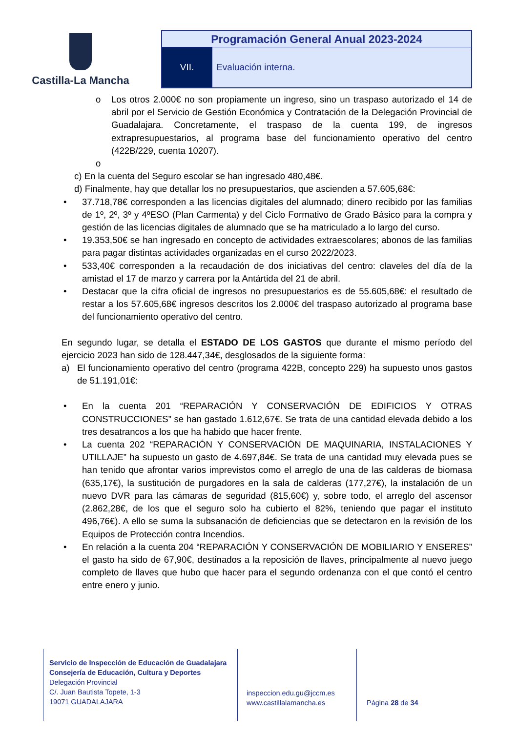Castilla-La Mancha
| Programación General Anual 2023-2024 | |
| VII. | Evaluación interna. |
o Los otros 2.000€ no son propiamente un ingreso, sino un traspaso autorizado el 14 de abril por el Servicio de Gestión Económica y Contratación de la Delegación Provincial de Guadalajara. Concretamente, el traspaso de la cuenta 199, de ingresos extrapresupuestarios, al programa base del funcionamiento operativo del centro (422B/229, cuenta 10207).
o
c) En la cuenta del Seguro escolar se han ingresado 480,48€.
d) Finalmente, hay que detallar los no presupuestarios, que ascienden a 57.605,68€:
• 37.718,78€ corresponden a las licencias digitales del alumnado; dinero recibido por las familias de 1º, 2º, 3º y 4ºESO (Plan Carmenta) y del Ciclo Formativo de Grado Básico para la compra y gestión de las licencias digitales de alumnado que se ha matriculado a lo largo del curso.
• 19.353,50€ se han ingresado en concepto de actividades extraescolares; abonos de las familias para pagar distintas actividades organizadas en el curso 2022/2023.
• 533,40€ corresponden a la recaudación de dos iniciativas del centro: claveles del día de la amistad el 17 de marzo y carrera por la Antártida del 21 de abril.
• Destacar que la cifra oficial de ingresos no presupuestarios es de 55.605,68€: el resultado de restar a los 57.605,68€ ingresos descritos los 2.000€ del traspaso autorizado al programa base del funcionamiento operativo del centro.
En segundo lugar, se detalla el ESTADO DE LOS GASTOS que durante el mismo período del ejercicio 2023 han sido de 128.447,34€, desglosados de la siguiente forma:
a) El funcionamiento operativo del centro (programa 422B, concepto 229) ha supuesto unos gastos de 51.191,01€:
• En la cuenta 201 “REPARACIÓN Y CONSERVACIÓN DE EDIFICIOS Y OTRAS CONSTRUCCIONES” se han gastado 1.612,67€. Se trata de una cantidad elevada debido a los tres desatrancos a los que ha habido que hacer frente.
• La cuenta 202 “REPARACIÓN Y CONSERVACIÓN DE MAQUINARIA, INSTALACIONES Y UTILLAJE” ha supuesto un gasto de 4.697,84€. Se trata de una cantidad muy elevada pues se han tenido que afrontar varios imprevistos como el arreglo de una de las calderas de biomasa (635,17€), la sustitución de purgadores en la sala de calderas (177,27€), la instalación de un nuevo DVR para las cámaras de seguridad (815,60€) y, sobre todo, el arreglo del ascensor (2.862,28€, de los que el seguro solo ha cubierto el 82%, teniendo que pagar el instituto 496,76€). A ello se suma la subsanación de deficiencias que se detectaron en la revisión de los Equipos de Protección contra Incendios.
• En relación a la cuenta 204 “REPARACIÓN Y CONSERVACIÓN DE MOBILIARIO Y ENSERES” el gasto ha sido de 67,90€, destinados a la reposición de llaves, principalmente al nuevo juego completo de llaves que hubo que hacer para el segundo ordenanza con el que contó el centro entre enero y junio.
Servicio de Inspección de Educación de Guadalajara
Consejería de Educación, Cultura y Deportes
Delegación Provincial
C/. Juan Bautista Topete, 1-3
19071 GUADALAJARA
inspeccion.edu.gu@jccm.es
www.castillalamancha.es
Página 28 de 34